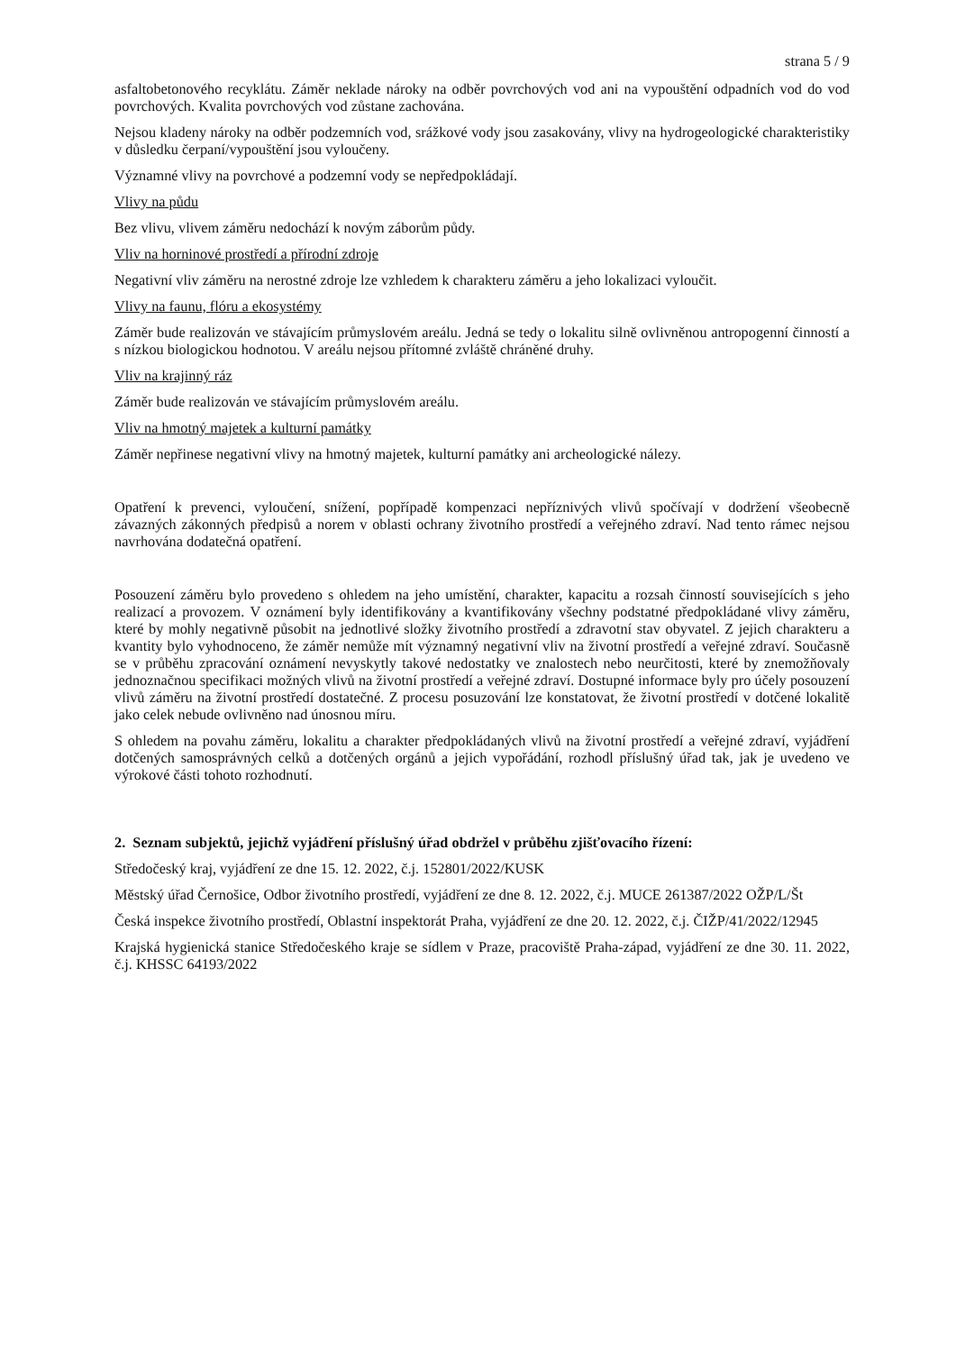strana 5 / 9
asfaltobetonového recyklátu. Záměr neklade nároky na odběr povrchových vod ani na vypouštění odpadních vod do vod povrchových. Kvalita povrchových vod zůstane zachována.
Nejsou kladeny nároky na odběr podzemních vod, srážkové vody jsou zasakovány, vlivy na hydrogeologické charakteristiky v důsledku čerpaní/vypouštění jsou vyloučeny.
Významné vlivy na povrchové a podzemní vody se nepředpokládají.
Vlivy na půdu
Bez vlivu, vlivem záměru nedochází k novým záborům půdy.
Vliv na horninové prostředí a přírodní zdroje
Negativní vliv záměru na nerostné zdroje lze vzhledem k charakteru záměru a jeho lokalizaci vyloučit.
Vlivy na faunu, flóru a ekosystémy
Záměr bude realizován ve stávajícím průmyslovém areálu. Jedná se tedy o lokalitu silně ovlivněnou antropogenní činností a s nízkou biologickou hodnotou. V areálu nejsou přítomné zvláště chráněné druhy.
Vliv na krajinný ráz
Záměr bude realizován ve stávajícím průmyslovém areálu.
Vliv na hmotný majetek a kulturní památky
Záměr nepřinese negativní vlivy na hmotný majetek, kulturní památky ani archeologické nálezy.
Opatření k prevenci, vyloučení, snížení, popřípadě kompenzaci nepříznivých vlivů spočívají v dodržení všeobecně závazných zákonných předpisů a norem v oblasti ochrany životního prostředí a veřejného zdraví. Nad tento rámec nejsou navrhována dodatečná opatření.
Posouzení záměru bylo provedeno s ohledem na jeho umístění, charakter, kapacitu a rozsah činností souvisejících s jeho realizací a provozem. V oznámení byly identifikovány a kvantifikovány všechny podstatné předpokládané vlivy záměru, které by mohly negativně působit na jednotlivé složky životního prostředí a zdravotní stav obyvatel. Z jejich charakteru a kvantity bylo vyhodnoceno, že záměr nemůže mít významný negativní vliv na životní prostředí a veřejné zdraví. Současně se v průběhu zpracování oznámení nevyskytly takové nedostatky ve znalostech nebo neurčitosti, které by znemožňovaly jednoznačnou specifikaci možných vlivů na životní prostředí a veřejné zdraví. Dostupné informace byly pro účely posouzení vlivů záměru na životní prostředí dostatečné. Z procesu posuzování lze konstatovat, že životní prostředí v dotčené lokalitě jako celek nebude ovlivněno nad únosnou míru.
S ohledem na povahu záměru, lokalitu a charakter předpokládaných vlivů na životní prostředí a veřejné zdraví, vyjádření dotčených samosprávných celků a dotčených orgánů a jejich vypořádání, rozhodl příslušný úřad tak, jak je uvedeno ve výrokové části tohoto rozhodnutí.
2. Seznam subjektů, jejichž vyjádření příslušný úřad obdržel v průběhu zjišťovacího řízení:
Středočeský kraj, vyjádření ze dne 15. 12. 2022, č.j. 152801/2022/KUSK
Městský úřad Černošice, Odbor životního prostředí, vyjádření ze dne 8. 12. 2022, č.j. MUCE 261387/2022 OŽP/L/Št
Česká inspekce životního prostředí, Oblastní inspektorát Praha, vyjádření ze dne 20. 12. 2022, č.j. ČIŽP/41/2022/12945
Krajská hygienická stanice Středočeského kraje se sídlem v Praze, pracoviště Praha-západ, vyjádření ze dne 30. 11. 2022, č.j. KHSSC 64193/2022